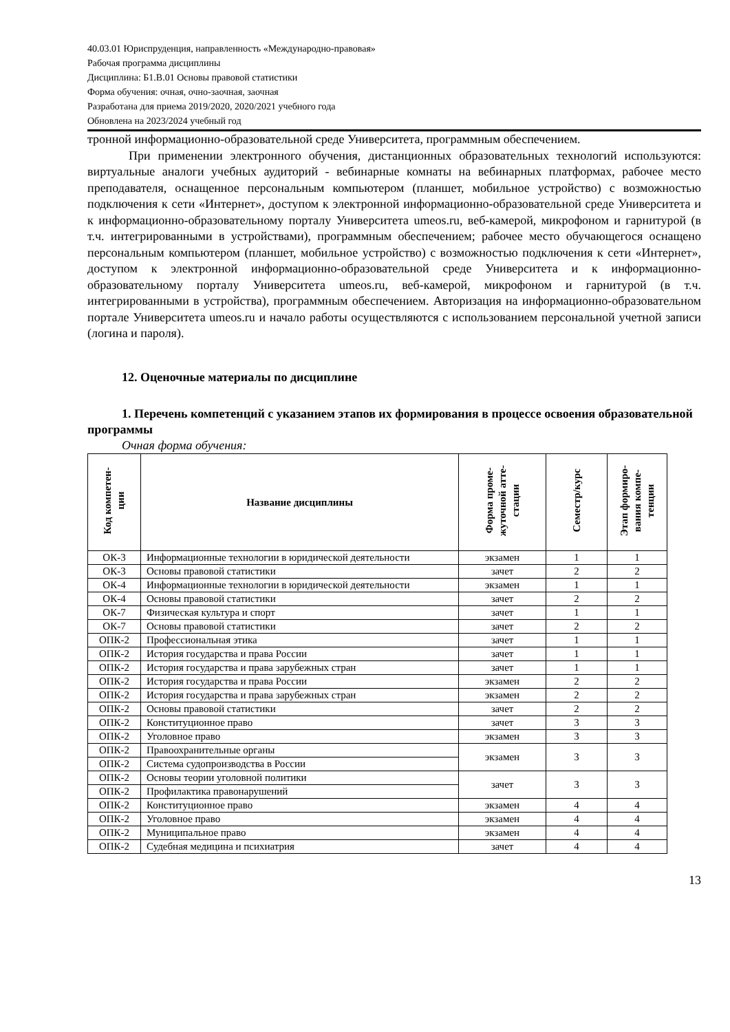40.03.01 Юриспруденция, направленность «Международно-правовая»
Рабочая программа дисциплины
Дисциплина: Б1.В.01 Основы правовой статистики
Форма обучения: очная, очно-заочная, заочная
Разработана для приема 2019/2020, 2020/2021 учебного года
Обновлена на 2023/2024 учебный год
тронной информационно-образовательной среде Университета, программным обеспечением.
При применении электронного обучения, дистанционных образовательных технологий используются: виртуальные аналоги учебных аудиторий - вебинарные комнаты на вебинарных платформах, рабочее место преподавателя, оснащенное персональным компьютером (планшет, мобильное устройство) с возможностью подключения к сети «Интернет», доступом к электронной информационно-образовательной среде Университета и к информационно-образовательному порталу Университета umeos.ru, веб-камерой, микрофоном и гарнитурой (в т.ч. интегрированными в устройствами), программным обеспечением; рабочее место обучающегося оснащено персональным компьютером (планшет, мобильное устройство) с возможностью подключения к сети «Интернет», доступом к электронной информационно-образовательной среде Университета и к информационно-образовательному порталу Университета umeos.ru, веб-камерой, микрофоном и гарнитурой (в т.ч. интегрированными в устройства), программным обеспечением. Авторизация на информационно-образовательном портале Университета umeos.ru и начало работы осуществляются с использованием персональной учетной записи (логина и пароля).
12. Оценочные материалы по дисциплине
1. Перечень компетенций с указанием этапов их формирования в процессе освоения образовательной программы
Очная форма обучения:
| Код компетен- ции | Название дисциплины | Форма проме- жуточной атте- стации | Семестр/курс | Этап формиро- вания компе- тенции |
| --- | --- | --- | --- | --- |
| ОК-3 | Информационные технологии в юридической деятельности | экзамен | 1 | 1 |
| ОК-3 | Основы правовой статистики | зачет | 2 | 2 |
| ОК-4 | Информационные технологии в юридической деятельности | экзамен | 1 | 1 |
| ОК-4 | Основы правовой статистики | зачет | 2 | 2 |
| ОК-7 | Физическая культура и спорт | зачет | 1 | 1 |
| ОК-7 | Основы правовой статистики | зачет | 2 | 2 |
| ОПК-2 | Профессиональная этика | зачет | 1 | 1 |
| ОПК-2 | История государства и права России | зачет | 1 | 1 |
| ОПК-2 | История государства и права зарубежных стран | зачет | 1 | 1 |
| ОПК-2 | История государства и права России | экзамен | 2 | 2 |
| ОПК-2 | История государства и права зарубежных стран | экзамен | 2 | 2 |
| ОПК-2 | Основы правовой статистики | зачет | 2 | 2 |
| ОПК-2 | Конституционное право | зачет | 3 | 3 |
| ОПК-2 | Уголовное право | экзамен | 3 | 3 |
| ОПК-2 | Правоохранительные органы | экзамен | 3 | 3 |
| ОПК-2 | Система судопроизводства в России | | | |
| ОПК-2 | Основы теории уголовной политики | зачет | 3 | 3 |
| ОПК-2 | Профилактика правонарушений | | | |
| ОПК-2 | Конституционное право | экзамен | 4 | 4 |
| ОПК-2 | Уголовное право | экзамен | 4 | 4 |
| ОПК-2 | Муниципальное право | экзамен | 4 | 4 |
| ОПК-2 | Судебная медицина и психиатрия | зачет | 4 | 4 |
13